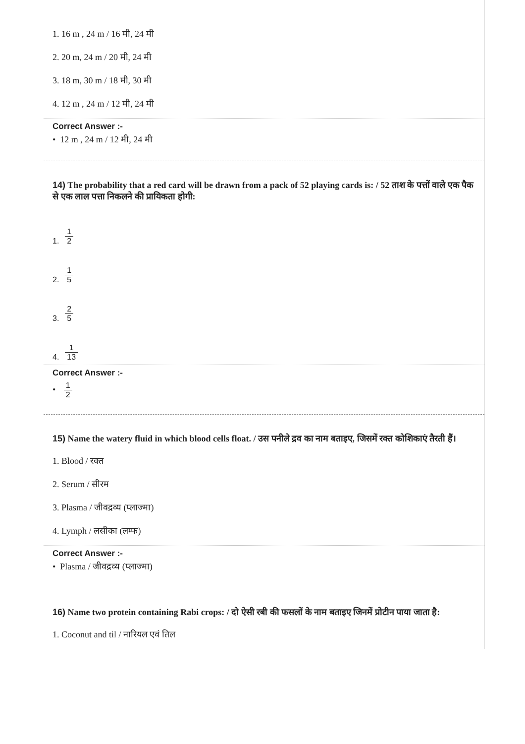1. 16 m , 24 m / 16 मी, 24 मी
2. 20 m, 24 m / 20 मी, 24 मी
3. 18 m, 30 m / 18 मी, 30 मी
4. 12 m , 24 m / 12 मी, 24 मी
Correct Answer :-
• 12 m , 24 m / 12 मी, 24 मी
14) The probability that a red card will be drawn from a pack of 52 playing cards is: / 52 ताश के पत्तों वाले एक पैक से एक लाल पत्ता निकलने की प्रायिकता होगी:
1. 1 2
2. 1 5
3. 2 5
4. 1 13
Correct Answer :-
• 1 2
15) Name the watery fluid in which blood cells float. / उस पनीले द्रव का नाम बताइए, जिसमें रक्त कोशिकाएं तैरती हैं।
1. Blood / रक्त
2. Serum / सीरम
3. Plasma / जीवद्रव्य (प्लाज्मा)
4. Lymph / लसीका (लम्फ)
Correct Answer :-
• Plasma / जीवद्रव्य (प्लाज्मा)
16) Name two protein containing Rabi crops: / दो ऐसी रबी की फसलों के नाम बताइए जिनमें प्रोटीन पाया जाता है:
1. Coconut and til / नारियल एवं तिल